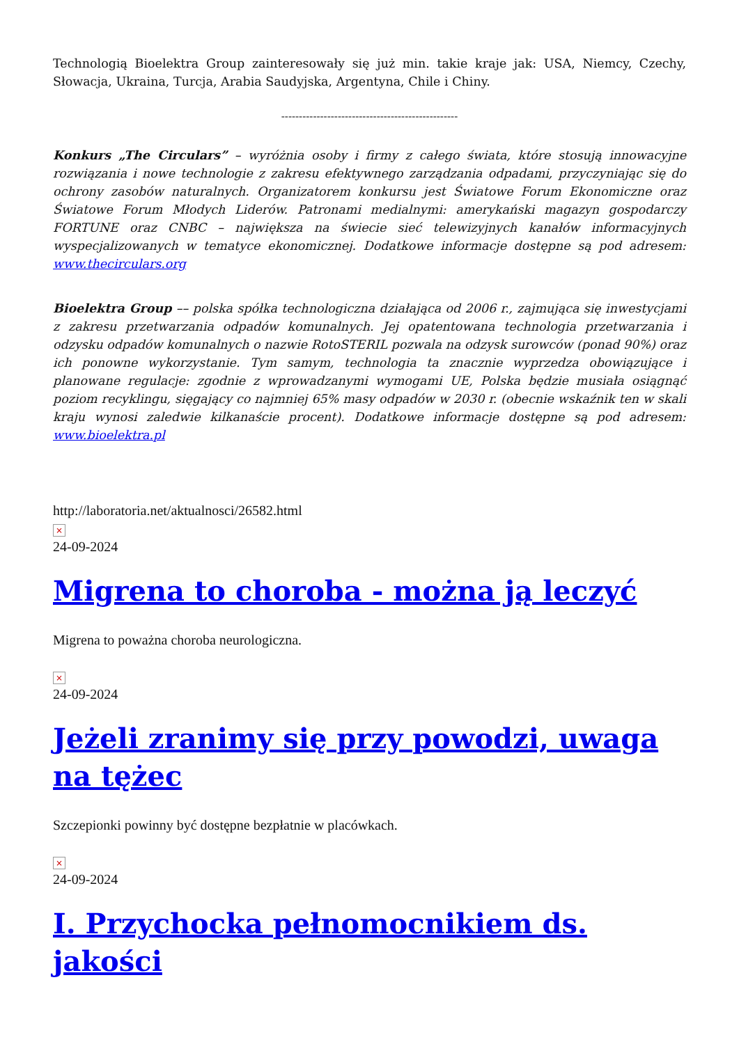Technologią Bioelektra Group zainteresowały się już min. takie kraje jak: USA, Niemcy, Czechy, Słowacja, Ukraina, Turcja, Arabia Saudyjska, Argentyna, Chile i Chiny.
--------------------------------------------------
Konkurs „The Circulars” – wyróżnia osoby i firmy z całego świata, które stosują innowacyjne rozwiązania i nowe technologie z zakresu efektywnego zarządzania odpadami, przyczyniając się do ochrony zasobów naturalnych. Organizatorem konkursu jest Światowe Forum Ekonomiczne oraz Światowe Forum Młodych Liderów. Patronami medialnymi: amerykański magazyn gospodarczy FORTUNE oraz CNBC – największa na świecie sieć telewizyjnych kanałów informacyjnych wyspecjalizowanych w tematyce ekonomicznej. Dodatkowe informacje dostępne są pod adresem: www.thecirculars.org
Bioelektra Group –– polska spółka technologiczna działająca od 2006 r., zajmująca się inwestycjami z zakresu przetwarzania odpadów komunalnych. Jej opatentowana technologia przetwarzania i odzysku odpadów komunalnych o nazwie RotoSTERIL pozwala na odzysk surowców (ponad 90%) oraz ich ponowne wykorzystanie. Tym samym, technologia ta znacznie wyprzedza obowiązujące i planowane regulacje: zgodnie z wprowadzanymi wymogami UE, Polska będzie musiała osiągnąć poziom recyklingu, sięgający co najmniej 65% masy odpadów w 2030 r. (obecnie wskaźnik ten w skali kraju wynosi zaledwie kilkanaście procent). Dodatkowe informacje dostępne są pod adresem: www.bioelektra.pl
http://laboratoria.net/aktualnosci/26582.html
×
24-09-2024
Migrena to choroba - można ją leczyć
Migrena to poważna choroba neurologiczna.
×
24-09-2024
Jeżeli zranimy się przy powodzi, uwaga na tężec
Szczepionki powinny być dostępne bezpłatnie w placówkach.
×
24-09-2024
I. Przychocka pełnomocnikiem ds. jakości